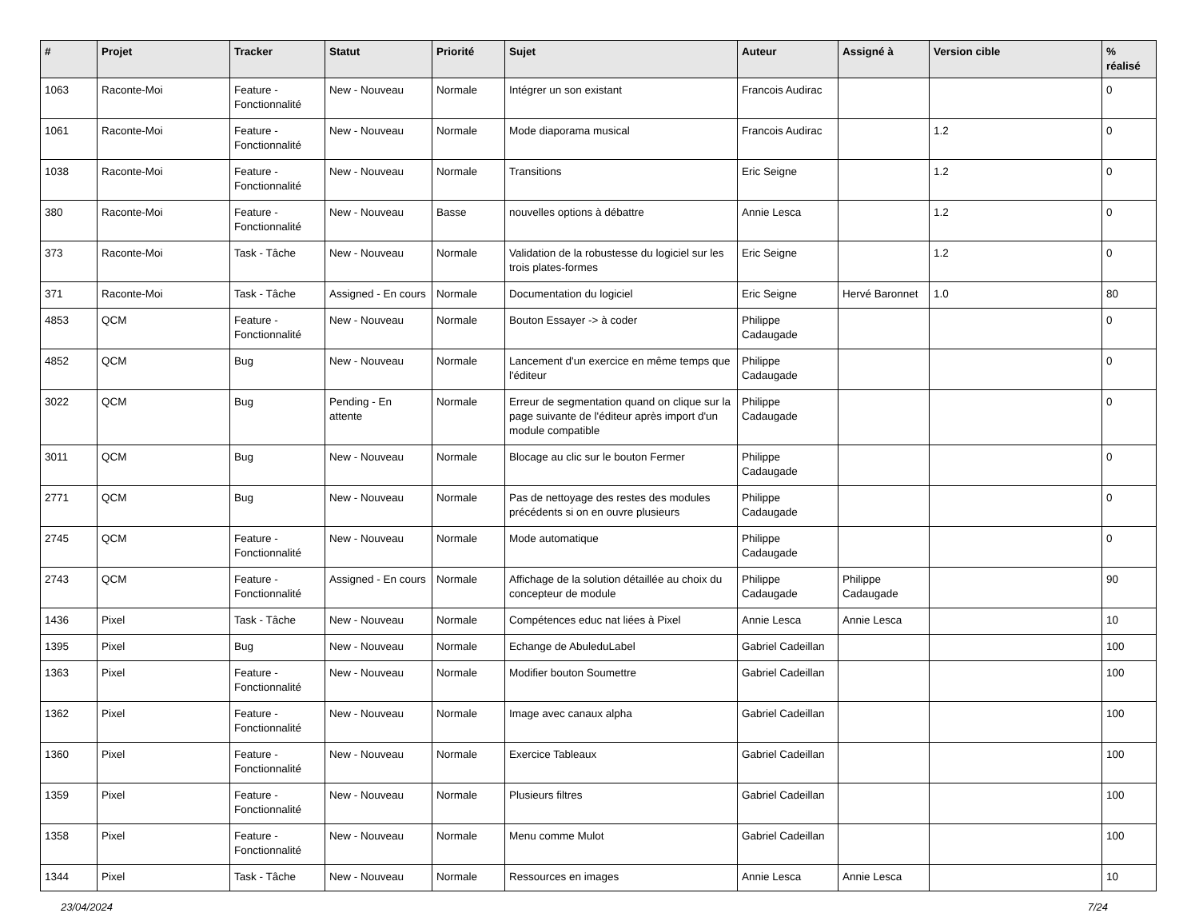| # | Projet | Tracker | Statut | Priorité | Sujet | Auteur | Assigné à | Version cible | % réalisé |
| --- | --- | --- | --- | --- | --- | --- | --- | --- | --- |
| 1063 | Raconte-Moi | Feature - Fonctionnalité | New - Nouveau | Normale | Intégrer un son existant | Francois Audirac | | | 0 |
| 1061 | Raconte-Moi | Feature - Fonctionnalité | New - Nouveau | Normale | Mode diaporama musical | Francois Audirac | | 1.2 | 0 |
| 1038 | Raconte-Moi | Feature - Fonctionnalité | New - Nouveau | Normale | Transitions | Eric Seigne | | 1.2 | 0 |
| 380 | Raconte-Moi | Feature - Fonctionnalité | New - Nouveau | Basse | nouvelles options à débattre | Annie Lesca | | 1.2 | 0 |
| 373 | Raconte-Moi | Task - Tâche | New - Nouveau | Normale | Validation de la robustesse du logiciel sur les trois plates-formes | Eric Seigne | | 1.2 | 0 |
| 371 | Raconte-Moi | Task - Tâche | Assigned - En cours | Normale | Documentation du logiciel | Eric Seigne | Hervé Baronnet | 1.0 | 80 |
| 4853 | QCM | Feature - Fonctionnalité | New - Nouveau | Normale | Bouton Essayer -> à coder | Philippe Cadaugade | | | 0 |
| 4852 | QCM | Bug | New - Nouveau | Normale | Lancement d'un exercice en même temps que l'éditeur | Philippe Cadaugade | | | 0 |
| 3022 | QCM | Bug | Pending - En attente | Normale | Erreur de segmentation quand on clique sur la page suivante de l'éditeur après import d'un module compatible | Philippe Cadaugade | | | 0 |
| 3011 | QCM | Bug | New - Nouveau | Normale | Blocage au clic sur le bouton Fermer | Philippe Cadaugade | | | 0 |
| 2771 | QCM | Bug | New - Nouveau | Normale | Pas de nettoyage des restes des modules précédents si on en ouvre plusieurs | Philippe Cadaugade | | | 0 |
| 2745 | QCM | Feature - Fonctionnalité | New - Nouveau | Normale | Mode automatique | Philippe Cadaugade | | | 0 |
| 2743 | QCM | Feature - Fonctionnalité | Assigned - En cours | Normale | Affichage de la solution détaillée au choix du concepteur de module | Philippe Cadaugade | Philippe Cadaugade | | 90 |
| 1436 | Pixel | Task - Tâche | New - Nouveau | Normale | Compétences educ nat liées à Pixel | Annie Lesca | Annie Lesca | | 10 |
| 1395 | Pixel | Bug | New - Nouveau | Normale | Echange de AbuleduLabel | Gabriel Cadeillan | | | 100 |
| 1363 | Pixel | Feature - Fonctionnalité | New - Nouveau | Normale | Modifier bouton Soumettre | Gabriel Cadeillan | | | 100 |
| 1362 | Pixel | Feature - Fonctionnalité | New - Nouveau | Normale | Image avec canaux alpha | Gabriel Cadeillan | | | 100 |
| 1360 | Pixel | Feature - Fonctionnalité | New - Nouveau | Normale | Exercice Tableaux | Gabriel Cadeillan | | | 100 |
| 1359 | Pixel | Feature - Fonctionnalité | New - Nouveau | Normale | Plusieurs filtres | Gabriel Cadeillan | | | 100 |
| 1358 | Pixel | Feature - Fonctionnalité | New - Nouveau | Normale | Menu comme Mulot | Gabriel Cadeillan | | | 100 |
| 1344 | Pixel | Task - Tâche | New - Nouveau | Normale | Ressources en images | Annie Lesca | Annie Lesca | | 10 |
23/04/2024 7/24